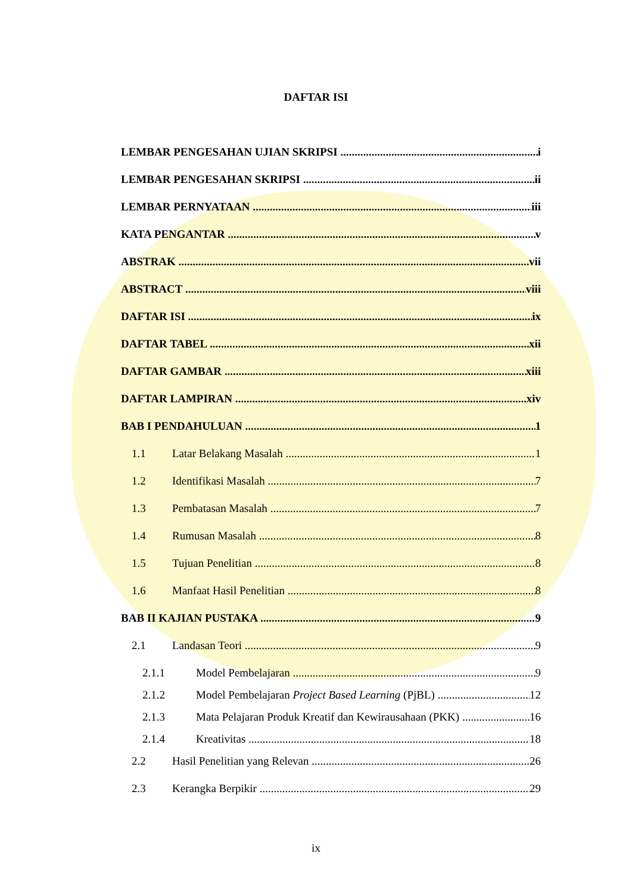DAFTAR ISI
LEMBAR PENGESAHAN UJIAN SKRIPSI i
LEMBAR PENGESAHAN SKRIPSI ii
LEMBAR PERNYATAAN iii
KATA PENGANTAR v
ABSTRAK vii
ABSTRACT viii
DAFTAR ISI ix
DAFTAR TABEL xii
DAFTAR GAMBAR xiii
DAFTAR LAMPIRAN xiv
BAB I PENDAHULUAN 1
1.1 Latar Belakang Masalah 1
1.2 Identifikasi Masalah 7
1.3 Pembatasan Masalah 7
1.4 Rumusan Masalah 8
1.5 Tujuan Penelitian 8
1.6 Manfaat Hasil Penelitian 8
BAB II KAJIAN PUSTAKA 9
2.1 Landasan Teori 9
2.1.1 Model Pembelajaran 9
2.1.2 Model Pembelajaran Project Based Learning (PjBL) 12
2.1.3 Mata Pelajaran Produk Kreatif dan Kewirausahaan (PKK) 16
2.1.4 Kreativitas 18
2.2 Hasil Penelitian yang Relevan 26
2.3 Kerangka Berpikir 29
ix